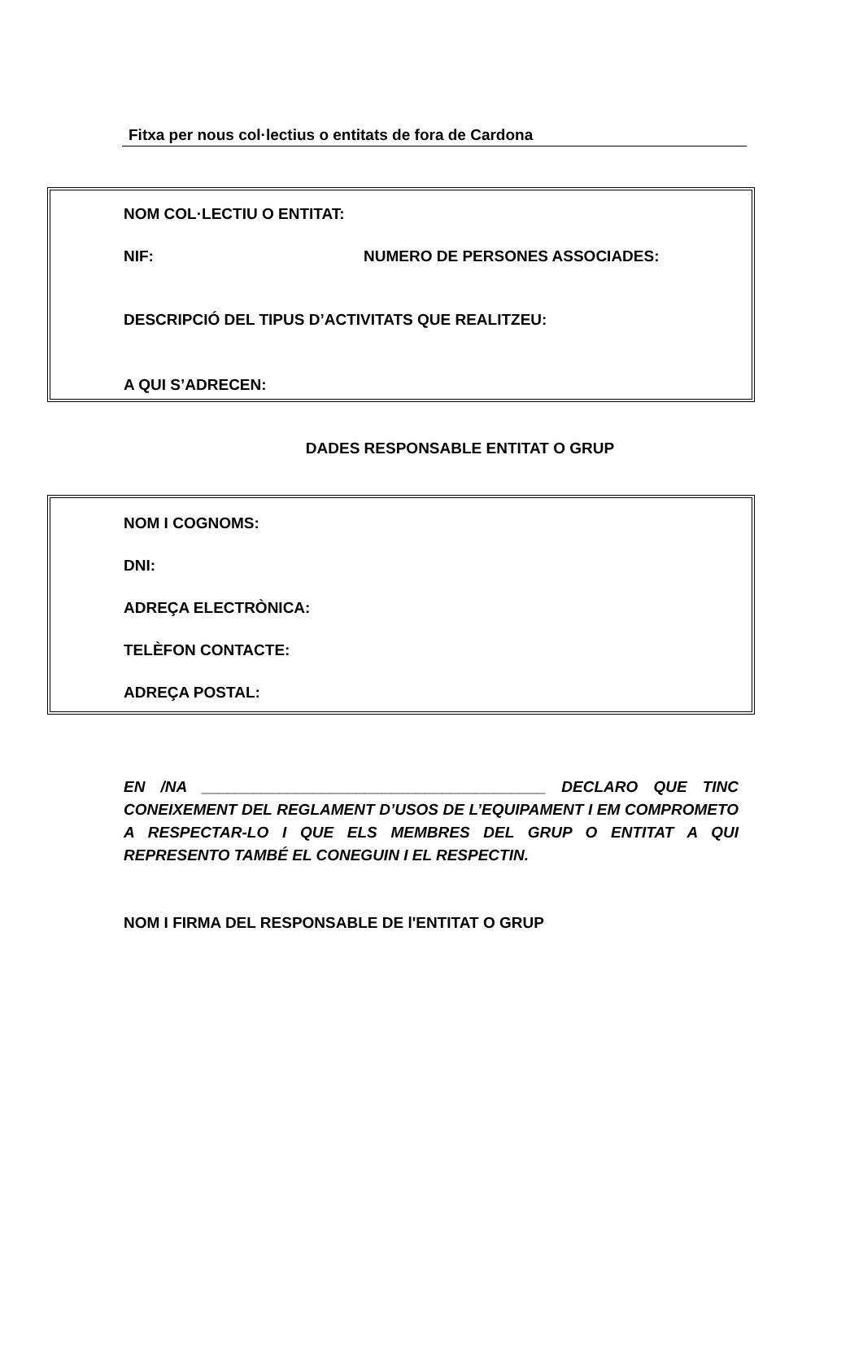Fitxa per nous col·lectius o entitats de fora de Cardona
NOM COL·LECTIU O ENTITAT:
NIF: NUMERO DE PERSONES ASSOCIADES:
DESCRIPCIÓ DEL TIPUS D’ACTIVITATS QUE REALITZEU:
A QUI S’ADRECEN:
DADES RESPONSABLE ENTITAT O GRUP
NOM I COGNOMS:
DNI:
ADREÇA ELECTRÒNICA:
TELÈFON CONTACTE:
ADREÇA POSTAL:
EN /NA ________________________________________ DECLARO QUE TINC CONEIXEMENT DEL REGLAMENT D’USOS DE L’EQUIPAMENT I EM COMPROMETO A RESPECTAR-LO I QUE ELS MEMBRES DEL GRUP O ENTITAT A QUI REPRESENTO TAMBÉ EL CONEGUIN I EL RESPECTIN.
NOM I FIRMA DEL RESPONSABLE DE l'ENTITAT O GRUP